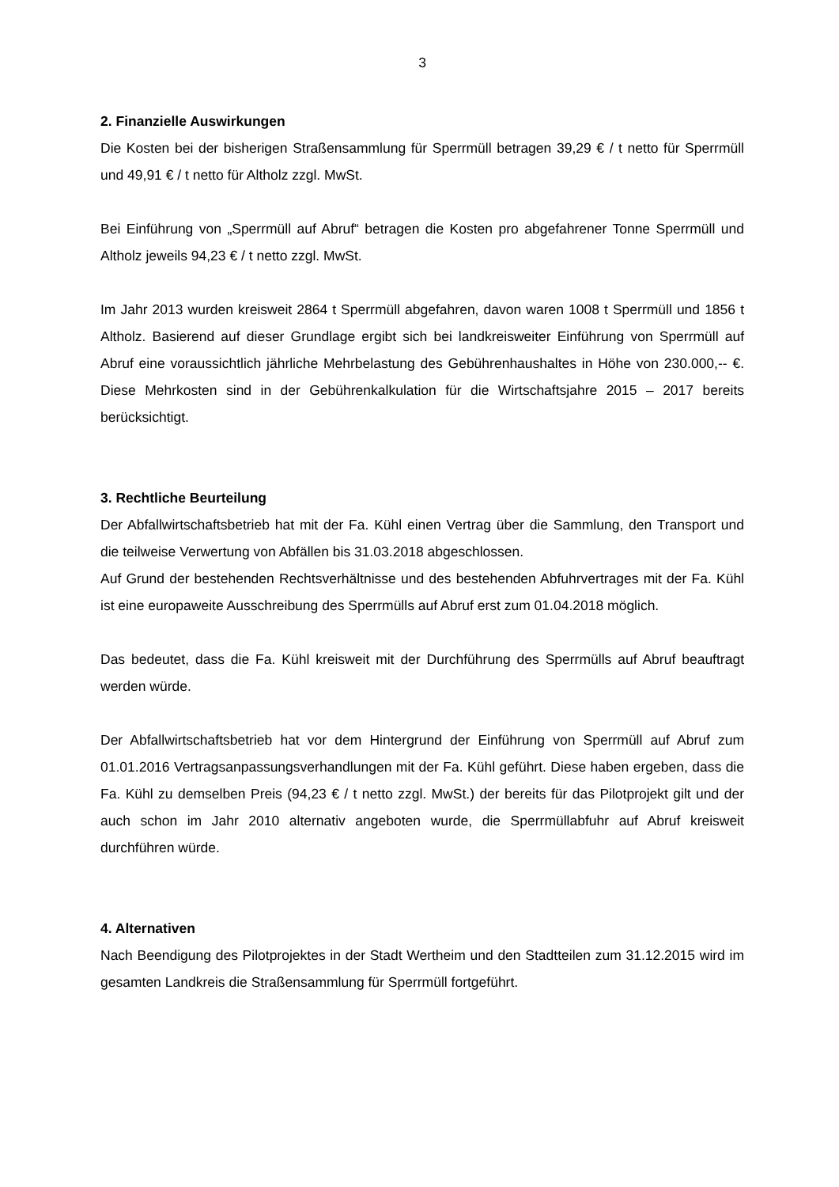3
2. Finanzielle Auswirkungen
Die Kosten bei der bisherigen Straßensammlung für Sperrmüll betragen 39,29 € / t netto für Sperrmüll und 49,91 € / t netto für Altholz zzgl. MwSt.
Bei Einführung von „Sperrmüll auf Abruf“ betragen die Kosten pro abgefahrener Tonne Sperrmüll und Altholz jeweils 94,23 € / t netto zzgl. MwSt.
Im Jahr 2013 wurden kreisweit 2864 t Sperrmüll abgefahren, davon waren 1008 t Sperrmüll und 1856 t Altholz. Basierend auf dieser Grundlage ergibt sich bei landkreisweiter Einführung von Sperrmüll auf Abruf eine voraussichtlich jährliche Mehrbelastung des Gebührenhaushaltes in Höhe von 230.000,-- €. Diese Mehrkosten sind in der Gebührenkalkulation für die Wirtschaftsjahre 2015 – 2017 bereits berücksichtigt.
3. Rechtliche Beurteilung
Der Abfallwirtschaftsbetrieb hat mit der Fa. Kühl einen Vertrag über die Sammlung, den Transport und die teilweise Verwertung von Abfällen bis 31.03.2018 abgeschlossen.
Auf Grund der bestehenden Rechtsverhältnisse und des bestehenden Abfuhrvertrages mit der Fa. Kühl ist eine europaweite Ausschreibung des Sperrmülls auf Abruf erst zum 01.04.2018 möglich.
Das bedeutet, dass die Fa. Kühl kreisweit mit der Durchführung des Sperrmülls auf Abruf beauftragt werden würde.
Der Abfallwirtschaftsbetrieb hat vor dem Hintergrund der Einführung von Sperrmüll auf Abruf zum 01.01.2016 Vertragsanpassungsverhandlungen mit der Fa. Kühl geführt. Diese haben ergeben, dass die Fa. Kühl zu demselben Preis (94,23 € / t netto zzgl. MwSt.) der bereits für das Pilotprojekt gilt und der auch schon im Jahr 2010 alternativ angeboten wurde, die Sperrmüllabfuhr auf Abruf kreisweit durchführen würde.
4. Alternativen
Nach Beendigung des Pilotprojektes in der Stadt Wertheim und den Stadtteilen zum 31.12.2015 wird im gesamten Landkreis die Straßensammlung für Sperrmüll fortgeführt.